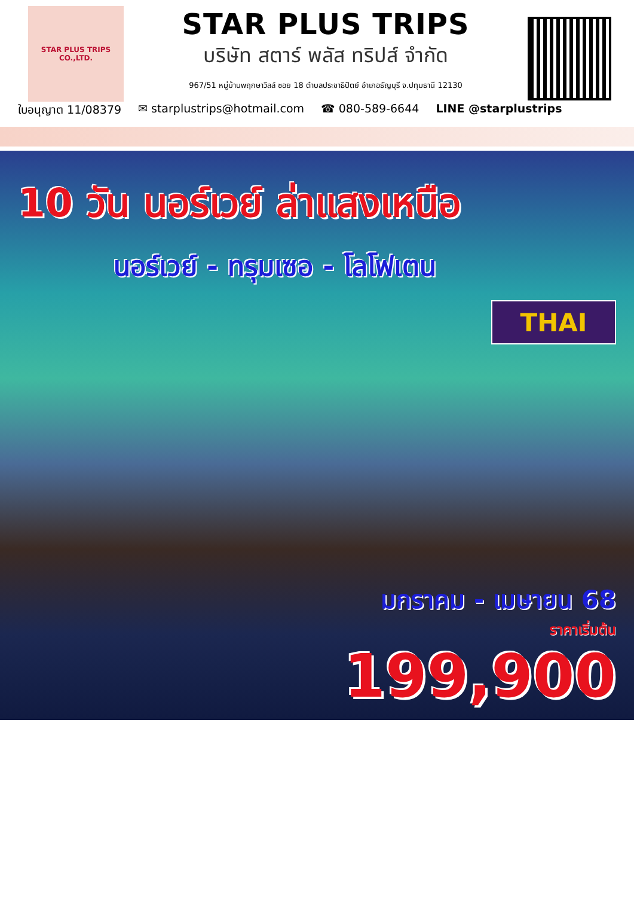STAR PLUS TRIPS CO.,LTD.
STAR PLUS TRIPS
บริษัท สตาร์ พลัส ทริปส์ จำกัด
967/51 หมู่บ้านพฤกษาวิลล์ ซอย 18 ตำบลประชาธิปัตย์ อำเภอธัญบุรี จ.ปทุมธานี 12130
ใบอนุญาต 11/08379 ✉ starplustrips@hotmail.com ☎ 080-589-6644 LINE @starplustrips
10 วัน นอร์เวย์ ล่าแสงเหนือ
นอร์เวย์ - ทรุมเซอ - โลโฟเตน
THAI
มกราคม - เมษายน 68
ราคาเริ่มต้น
199,900